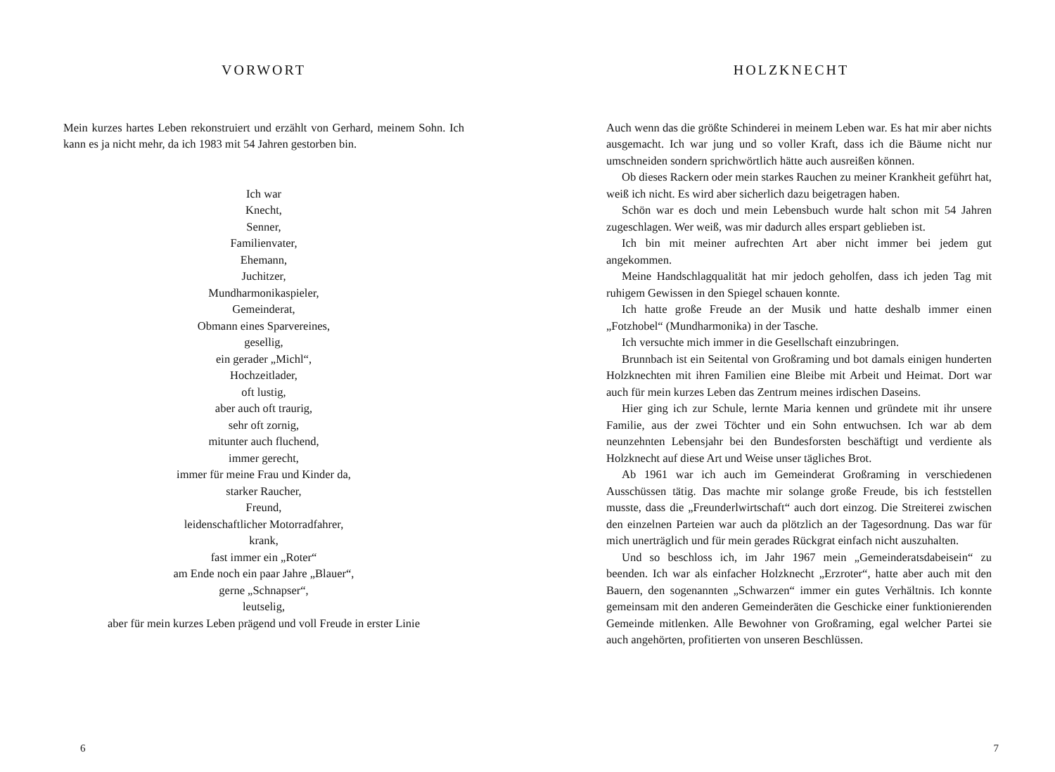VORWORT
Mein kurzes hartes Leben rekonstruiert und erzählt von Gerhard, meinem Sohn. Ich kann es ja nicht mehr, da ich 1983 mit 54 Jahren gestorben bin.
Ich war
Knecht,
Senner,
Familienvater,
Ehemann,
Juchitzer,
Mundharmonikaspieler,
Gemeinderat,
Obmann eines Sparvereines,
gesellig,
ein gerader „Michl“,
Hochzeitlader,
oft lustig,
aber auch oft traurig,
sehr oft zornig,
mitunter auch fluchend,
immer gerecht,
immer für meine Frau und Kinder da,
starker Raucher,
Freund,
leidenschaftlicher Motorradfahrer,
krank,
fast immer ein „Roter“
am Ende noch ein paar Jahre „Blauer“,
gerne „Schnapser“,
leutselig,
aber für mein kurzes Leben prägend und voll Freude in erster Linie
6
HOLZKNECHT
Auch wenn das die größte Schinderei in meinem Leben war. Es hat mir aber nichts ausgemacht. Ich war jung und so voller Kraft, dass ich die Bäume nicht nur umschneiden sondern sprichwörtlich hätte auch ausreißen können.
Ob dieses Rackern oder mein starkes Rauchen zu meiner Krankheit geführt hat, weiß ich nicht. Es wird aber sicherlich dazu beigetragen haben.
Schön war es doch und mein Lebensbuch wurde halt schon mit 54 Jahren zugeschlagen. Wer weiß, was mir dadurch alles erspart geblieben ist.
Ich bin mit meiner aufrechten Art aber nicht immer bei jedem gut angekommen.
Meine Handschlagqualität hat mir jedoch geholfen, dass ich jeden Tag mit ruhigem Gewissen in den Spiegel schauen konnte.
Ich hatte große Freude an der Musik und hatte deshalb immer einen „Fotzhobel“ (Mundharmonika) in der Tasche.
Ich versuchte mich immer in die Gesellschaft einzubringen.
Brunnbach ist ein Seitental von Großraming und bot damals einigen hunderten Holzknechten mit ihren Familien eine Bleibe mit Arbeit und Heimat. Dort war auch für mein kurzes Leben das Zentrum meines irdischen Daseins.
Hier ging ich zur Schule, lernte Maria kennen und gründete mit ihr unsere Familie, aus der zwei Töchter und ein Sohn entwuchsen. Ich war ab dem neunzehnten Lebensjahr bei den Bundesforsten beschäftigt und verdiente als Holzknecht auf diese Art und Weise unser tägliches Brot.
Ab 1961 war ich auch im Gemeinderat Großraming in verschiedenen Ausschüssen tätig. Das machte mir solange große Freude, bis ich feststellen musste, dass die „Freunderlwirtschaft“ auch dort einzog. Die Streiterei zwischen den einzelnen Parteien war auch da plötzlich an der Tagesordnung. Das war für mich unerträglich und für mein gerades Rückgrat einfach nicht auszuhalten.
Und so beschloss ich, im Jahr 1967 mein „Gemeinderatsdabeisein“ zu beenden. Ich war als einfacher Holzknecht „Erzroter“, hatte aber auch mit den Bauern, den sogenannten „Schwarzen“ immer ein gutes Verhältnis. Ich konnte gemeinsam mit den anderen Gemeinderäten die Geschicke einer funktionierenden Gemeinde mitlenken. Alle Bewohner von Großraming, egal welcher Partei sie auch angehörten, profitierten von unseren Beschlüssen.
7